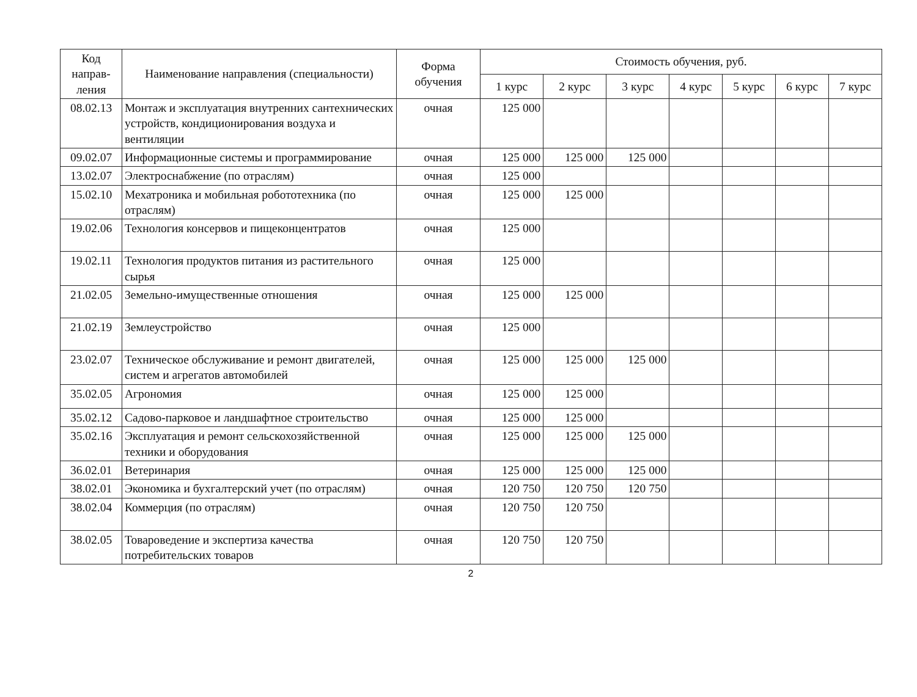| Код направ-ления | Наименование направления (специальности) | Форма обучения | Стоимость обучения, руб. | | | | | | |
| --- | --- | --- | --- | --- | --- | --- | --- | --- | --- |
| | | | 1 курс | 2 курс | 3 курс | 4 курс | 5 курс | 6 курс | 7 курс |
| 08.02.13 | Монтаж и эксплуатация внутренних сантехнических устройств, кондиционирования воздуха и вентиляции | очная | 125 000 | | | | | | |
| 09.02.07 | Информационные системы и программирование | очная | 125 000 | 125 000 | 125 000 | | | | |
| 13.02.07 | Электроснабжение (по отраслям) | очная | 125 000 | | | | | | |
| 15.02.10 | Мехатроника и мобильная робототехника (по отраслям) | очная | 125 000 | 125 000 | | | | | |
| 19.02.06 | Технология консервов и пищеконцентратов | очная | 125 000 | | | | | | |
| 19.02.11 | Технология продуктов питания из растительного сырья | очная | 125 000 | | | | | | |
| 21.02.05 | Земельно-имущественные отношения | очная | 125 000 | 125 000 | | | | | |
| 21.02.19 | Землеустройство | очная | 125 000 | | | | | | |
| 23.02.07 | Техническое обслуживание и ремонт двигателей, систем и агрегатов автомобилей | очная | 125 000 | 125 000 | 125 000 | | | | |
| 35.02.05 | Агрономия | очная | 125 000 | 125 000 | | | | | |
| 35.02.12 | Садово-парковое и ландшафтное строительство | очная | 125 000 | 125 000 | | | | | |
| 35.02.16 | Эксплуатация и ремонт сельскохозяйственной техники и оборудования | очная | 125 000 | 125 000 | 125 000 | | | | |
| 36.02.01 | Ветеринария | очная | 125 000 | 125 000 | 125 000 | | | | |
| 38.02.01 | Экономика и бухгалтерский учет (по отраслям) | очная | 120 750 | 120 750 | 120 750 | | | | |
| 38.02.04 | Коммерция (по отраслям) | очная | 120 750 | 120 750 | | | | | |
| 38.02.05 | Товароведение и экспертиза качества потребительских товаров | очная | 120 750 | 120 750 | | | | | |
2